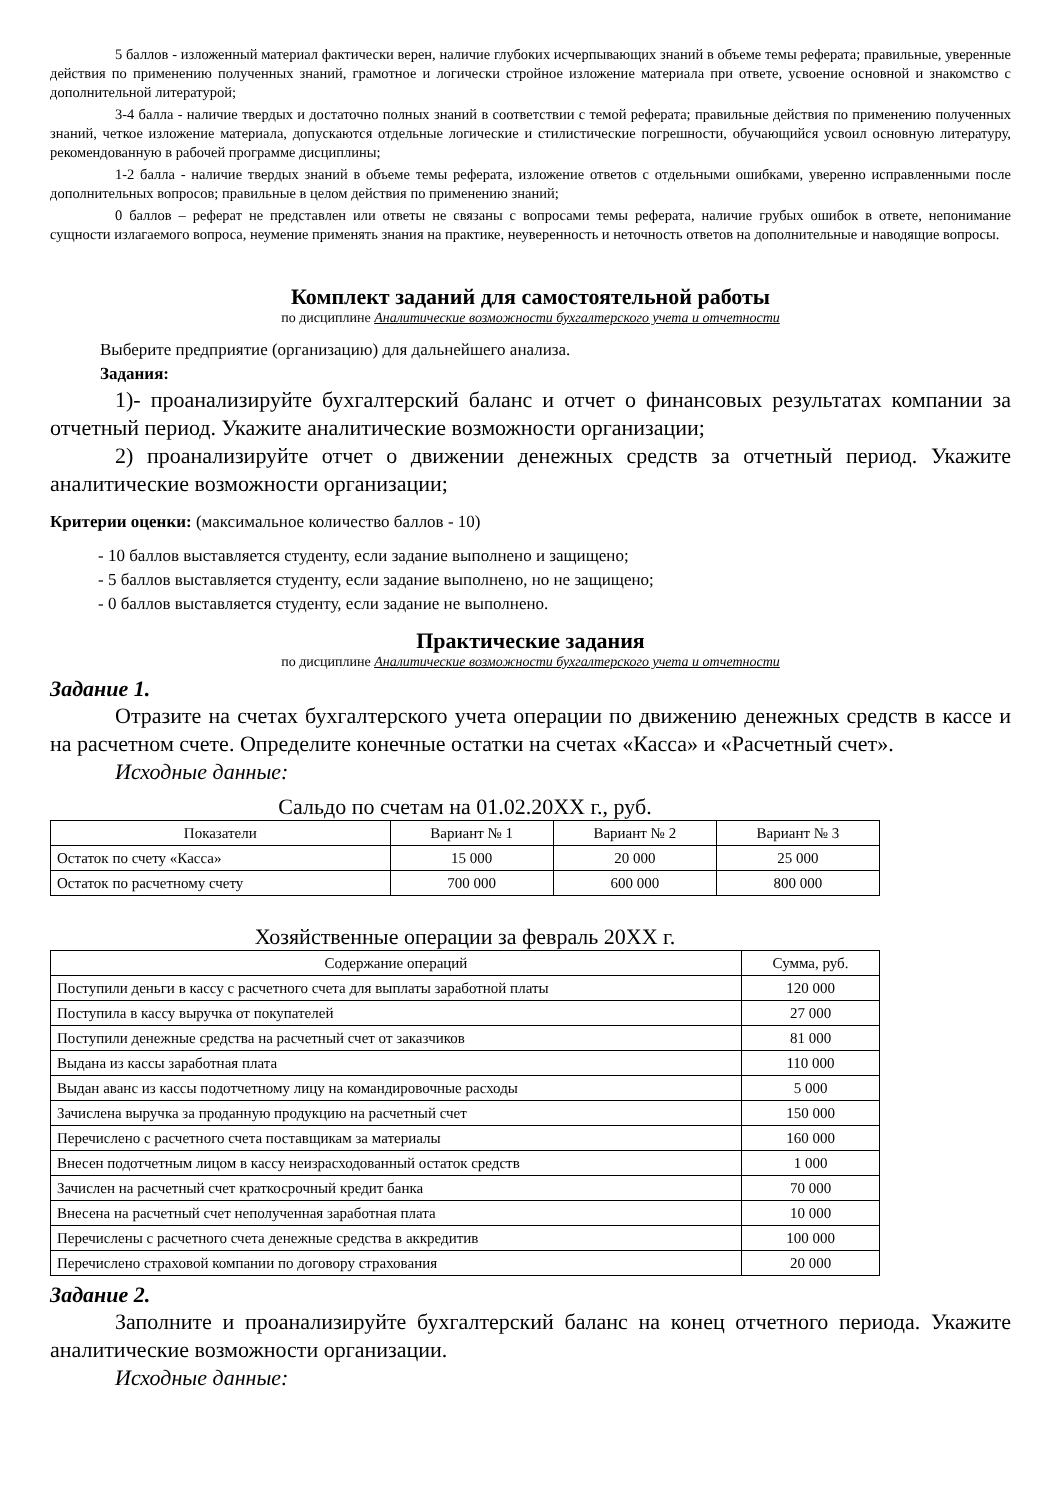5 баллов - изложенный материал фактически верен, наличие глубоких исчерпывающих знаний в объеме темы реферата; правильные, уверенные действия по применению полученных знаний, грамотное и логически стройное изложение материала при ответе, усвоение основной и знакомство с дополнительной литературой;
3-4 балла - наличие твердых и достаточно полных знаний в соответствии с темой реферата; правильные действия по применению полученных знаний, четкое изложение материала, допускаются отдельные логические и стилистические погрешности, обучающийся усвоил основную литературу, рекомендованную в рабочей программе дисциплины;
1-2 балла - наличие твердых знаний в объеме темы реферата, изложение ответов с отдельными ошибками, уверенно исправленными после дополнительных вопросов; правильные в целом действия по применению знаний;
0 баллов – реферат не представлен или ответы не связаны с вопросами темы реферата, наличие грубых ошибок в ответе, непонимание сущности излагаемого вопроса, неумение применять знания на практике, неуверенность и неточность ответов на дополнительные и наводящие вопросы.
Комплект заданий для самостоятельной работы
по дисциплине Аналитические возможности бухгалтерского учета и отчетности
Выберите предприятие (организацию) для дальнейшего анализа.
Задания:
1)- проанализируйте бухгалтерский баланс и отчет о финансовых результатах компании за отчетный период. Укажите аналитические возможности организации;
2) проанализируйте отчет о движении денежных средств за отчетный период. Укажите аналитические возможности организации;
Критерии оценки: (максимальное количество баллов - 10)
- 10 баллов выставляется студенту, если задание выполнено и защищено;
- 5 баллов выставляется студенту, если задание выполнено, но не защищено;
- 0 баллов выставляется студенту, если задание не выполнено.
Практические задания
по дисциплине Аналитические возможности бухгалтерского учета и отчетности
Задание 1.
Отразите на счетах бухгалтерского учета операции по движению денежных средств в кассе и на расчетном счете. Определите конечные остатки на счетах «Касса» и «Расчетный счет».
Исходные данные:
Сальдо по счетам на 01.02.20XX г., руб.
| Показатели | Вариант № 1 | Вариант № 2 | Вариант № 3 |
| --- | --- | --- | --- |
| Остаток по счету «Касса» | 15 000 | 20 000 | 25 000 |
| Остаток по расчетному счету | 700 000 | 600 000 | 800 000 |
Хозяйственные операции за февраль 20XX г.
| Содержание операций | Сумма, руб. |
| --- | --- |
| Поступили деньги в кассу с расчетного счета для выплаты заработной платы | 120 000 |
| Поступила в кассу выручка от покупателей | 27 000 |
| Поступили денежные средства на расчетный счет от заказчиков | 81 000 |
| Выдана из кассы заработная плата | 110 000 |
| Выдан аванс из кассы подотчетному лицу на командировочные расходы | 5 000 |
| Зачислена выручка за проданную продукцию на расчетный счет | 150 000 |
| Перечислено с расчетного счета поставщикам за материалы | 160 000 |
| Внесен подотчетным лицом в кассу неизрасходованный остаток средств | 1 000 |
| Зачислен на расчетный счет краткосрочный кредит банка | 70 000 |
| Внесена на расчетный счет неполученная заработная плата | 10 000 |
| Перечислены с расчетного счета денежные средства в аккредитив | 100 000 |
| Перечислено страховой компании по договору страхования | 20 000 |
Задание 2.
Заполните и проанализируйте бухгалтерский баланс на конец отчетного периода. Укажите аналитические возможности организации.
Исходные данные: